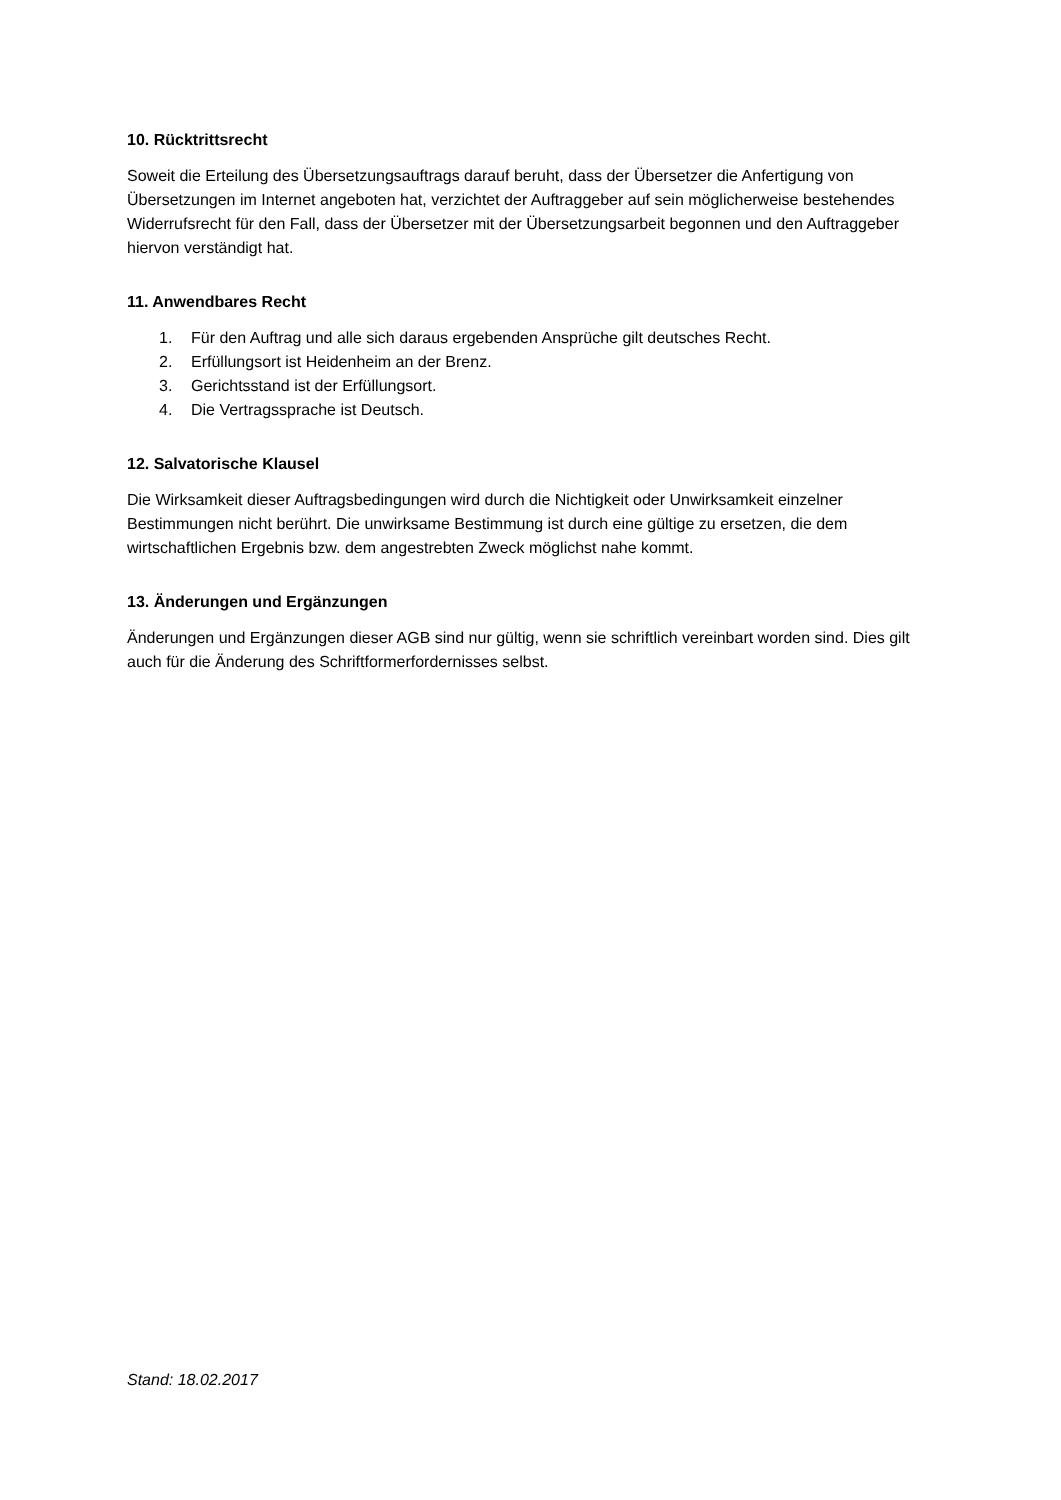10. Rücktrittsrecht
Soweit die Erteilung des Übersetzungsauftrags darauf beruht, dass der Übersetzer die Anfertigung von Übersetzungen im Internet angeboten hat, verzichtet der Auftraggeber auf sein möglicherweise bestehendes Widerrufsrecht für den Fall, dass der Übersetzer mit der Übersetzungsarbeit begonnen und den Auftraggeber hiervon verständigt hat.
11. Anwendbares Recht
1. Für den Auftrag und alle sich daraus ergebenden Ansprüche gilt deutsches Recht.
2. Erfüllungsort ist Heidenheim an der Brenz.
3. Gerichtsstand ist der Erfüllungsort.
4. Die Vertragssprache ist Deutsch.
12. Salvatorische Klausel
Die Wirksamkeit dieser Auftragsbedingungen wird durch die Nichtigkeit oder Unwirksamkeit einzelner Bestimmungen nicht berührt. Die unwirksame Bestimmung ist durch eine gültige zu ersetzen, die dem wirtschaftlichen Ergebnis bzw. dem angestrebten Zweck möglichst nahe kommt.
13. Änderungen und Ergänzungen
Änderungen und Ergänzungen dieser AGB sind nur gültig, wenn sie schriftlich vereinbart worden sind. Dies gilt auch für die Änderung des Schriftformerfordernisses selbst.
Stand: 18.02.2017